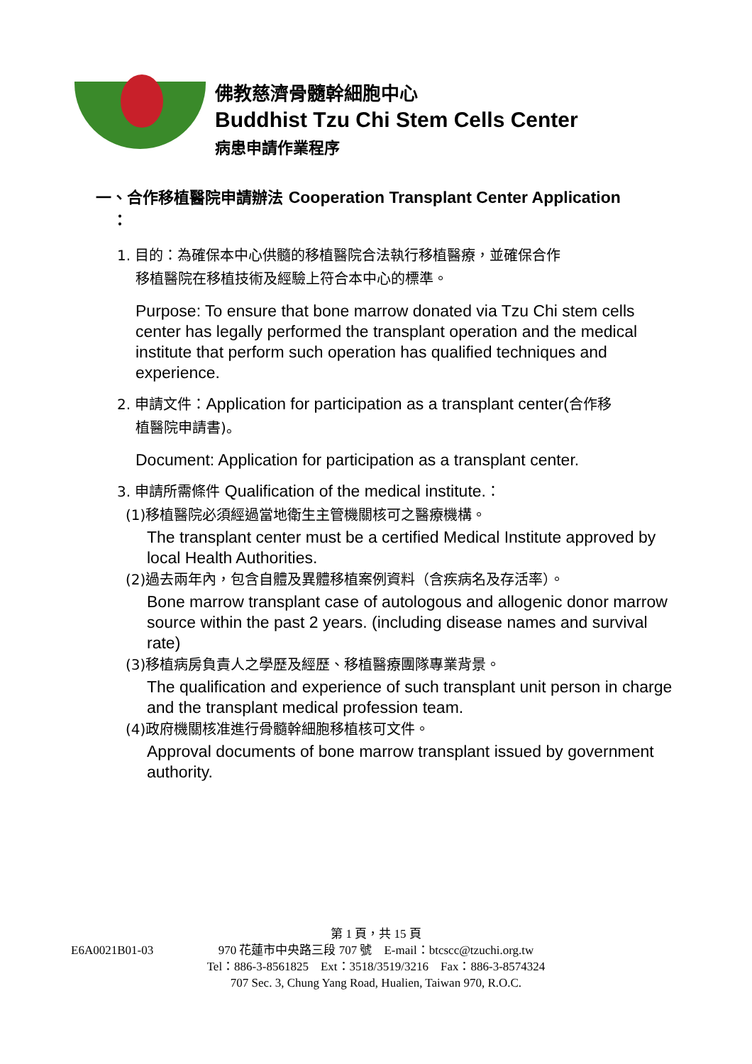佛教慈濟骨髓幹細胞中心
Buddhist Tzu Chi Stem Cells Center
病患申請作業程序
一、合作移植醫院申請辦法 Cooperation Transplant Center Application
：
1. 目的：為確保本中心供髓的移植醫院合法執行移植醫療，並確保合作
移植醫院在移植技術及經驗上符合本中心的標準。
Purpose: To ensure that bone marrow donated via Tzu Chi stem cells center has legally performed the transplant operation and the medical institute that perform such operation has qualified techniques and experience.
2. 申請文件：Application for participation as a transplant center(合作移
植醫院申請書)。
Document: Application for participation as a transplant center.
3. 申請所需條件 Qualification of the medical institute.：
(1)移植醫院必須經過當地衛生主管機關核可之醫療機構。
The transplant center must be a certified Medical Institute approved by local Health Authorities.
(2)過去兩年內，包含自體及異體移植案例資料（含疾病名及存活率）。
Bone marrow transplant case of autologous and allogenic donor marrow source within the past 2 years. (including disease names and survival rate)
(3)移植病房負責人之學歷及經歷、移植醫療團隊專業背景。
The qualification and experience of such transplant unit person in charge and the transplant medical profession team.
(4)政府機關核准進行骨髓幹細胞移植核可文件。
Approval documents of bone marrow transplant issued by government authority.
第 1 頁，共 15 頁
E6A0021B01-03
970 花蓮市中央路三段 707 號　E-mail：btcscc@tzuchi.org.tw
Tel：886-3-8561825　Ext：3518/3519/3216　Fax：886-3-8574324
707 Sec. 3, Chung Yang Road, Hualien, Taiwan 970, R.O.C.